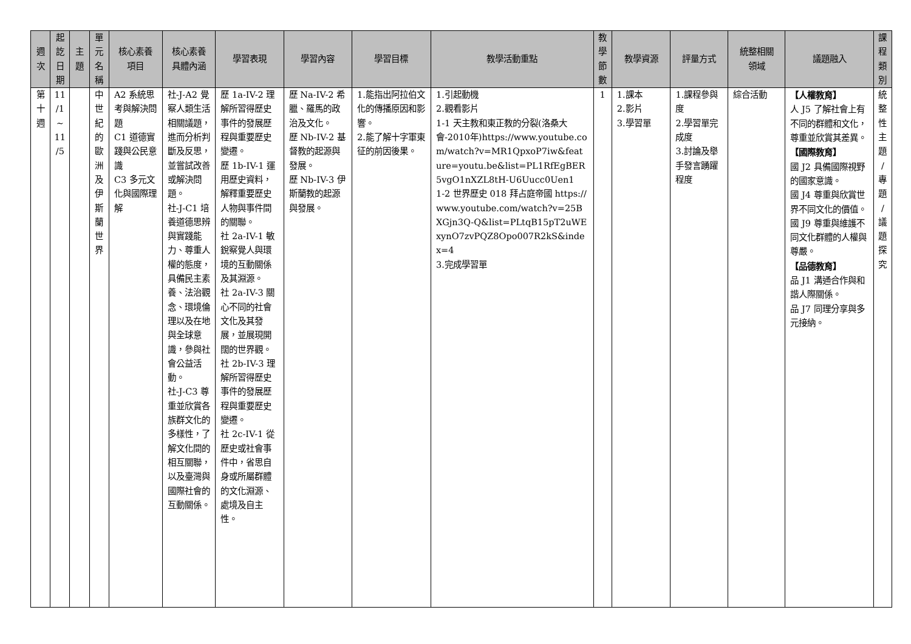| 週 次 | 起 訖 日 期 | 主 題 | 單 元 名 稱 | 核心素養 項目 | 核心素養 具體內涵 | 學習表現 | 學習內容 | 學習目標 | 教學活動重點 | 教 學 節 數 | 教學資源 | 評量方式 | 統整相關 領域 | 議題融入 | 課 程 類 別 |
| --- | --- | --- | --- | --- | --- | --- | --- | --- | --- | --- | --- | --- | --- | --- | --- |
| 第 十 週 | 11 /1 ~ 11 /5 | | 中 世 紀 的 歐 洲 及 伊 斯 蘭 世 界 | A2 系統思考與解決問題 C1 道德實踐與公民意識 C3 多元文化與國際理解 | 社-J-A2 覺察人類生活相關議題，進而分析判斷及反思，並嘗試改善或解決問題。 社-J-C1 培養道德思辨與實踐能力、尊重人權的態度，具備民主素養、法治觀念、環境倫理以及在地與全球意識，參與社會公益活動。 社-J-C3 尊重並欣賞各族群文化的多樣性，了解文化間的相互關聯，以及臺灣與國際社會的互動關係。 | 歷 1a-IV-2 理解所習得歷史事件的發展歷程與重要歷史變遷。 歷 1b-IV-1 運用歷史資料，解釋重要歷史人物與事件間的關聯。 社 2a-IV-1 敏銳察覺人與環境的互動關係及其淵源。 社 2a-IV-3 關心不同的社會文化及其發展，並展現開闊的世界觀。 社 2b-IV-3 理解所習得歷史事件的發展歷程與重要歷史變遷。 社 2c-IV-1 從歷史或社會事件中，省思自身或所屬群體的文化淵源、處境及自主性。 | 歷 Na-IV-2 希臘、羅馬的政治及文化。 歷 Nb-IV-2 基督教的起源與發展。 歷 Nb-IV-3 伊斯蘭教的起源與發展。 | 1.能指出阿拉伯文化的傳播原因和影響。 2.能了解十字軍東征的前因後果。 | 1.引起動機 2.觀看影片 1-1 天主教和東正教的分裂(洛桑大會-2010年) https://www.youtube.com/watch?v=MR1QpxoP7iw&feature=youtu.be&list=PL1RfEgBER5vgO1nXZL8tH-U6Uucc0Uen1 1-2 世界歷史 018 拜占庭帝國 https://www.youtube.com/watch?v=25BXGjn3Q-Q&list=PLtqB15pT2uWExynO7zvPQZ8Opo007R2kS&index=4 3.完成學習單 | 1 | 1.課本 2.影片 3.學習單 | 1.課程參與度 2.學習單完成度 3.討論及舉手發言踴躍程度 | 綜合活動 | 【人權教育】 人 J5 了解社會上有不同的群體和文化，尊重並欣賞其差異。 【國際教育】 國 J2 具備國際視野的國家意識。 國 J4 尊重與欣賞世界不同文化的價值。 國 J9 尊重與維護不同文化群體的人權與尊嚴。 【品德教育】 品 J1 溝通合作與和諧人際關係。 品 J7 同理分享與多元接納。 | 統 整 性 主 題 / 專 題 / 議 題 探 究 |